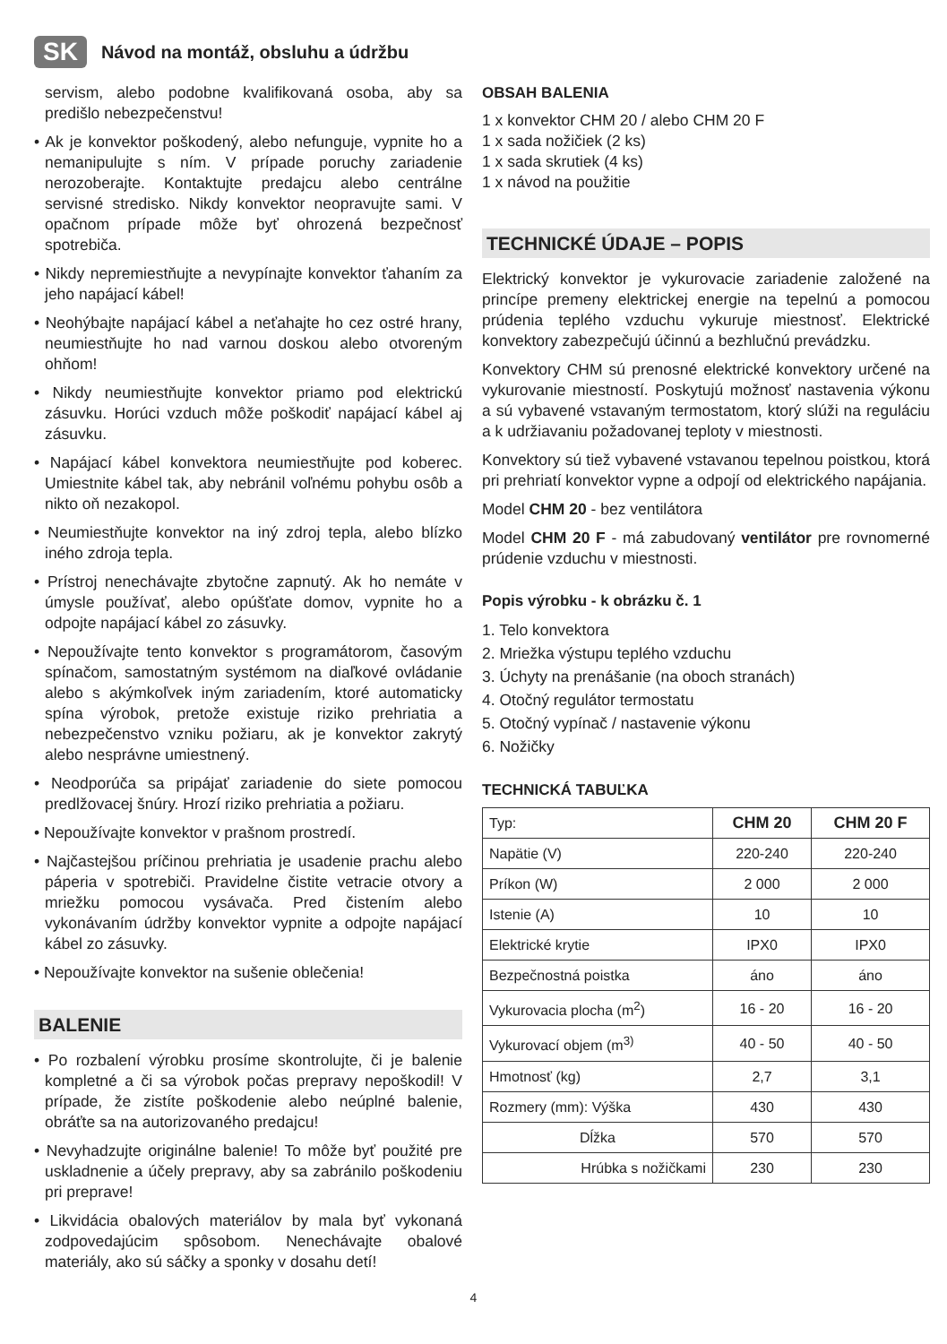SK Návod na montáž, obsluhu a údržbu
servism, alebo podobne kvalifikovaná osoba, aby sa predišlo nebezpečenstvu!
• Ak je konvektor poškodený, alebo nefunguje, vypnite ho a nemanipulujte s ním. V prípade poruchy zariadenie nerozoberajte. Kontaktujte predajcu alebo centrálne servisné stredisko. Nikdy konvektor neopravujte sami. V opačnom prípade môže byť ohrozená bezpečnosť spotrebiča.
• Nikdy nepremiestňujte a nevypínajte konvektor ťahaním za jeho napájací kábel!
• Neohýbajte napájací kábel a neťahajte ho cez ostré hrany, neumiestňujte ho nad varnou doskou alebo otvoreným ohňom!
• Nikdy neumiestňujte konvektor priamo pod elektrickú zásuvku. Horúci vzduch môže poškodiť napájací kábel aj zásuvku.
• Napájací kábel konvektora neumiestňujte pod koberec. Umiestnite kábel tak, aby nebránil voľnému pohybu osôb a nikto oň nezakopol.
• Neumiestňujte konvektor na iný zdroj tepla, alebo blízko iného zdroja tepla.
• Prístroj nenechávajte zbytočne zapnutý. Ak ho nemáte v úmysle používať, alebo opúšťate domov, vypnite ho a odpojte napájací kábel zo zásuvky.
• Nepoužívajte tento konvektor s programátorom, časovým spínačom, samostatným systémom na diaľkové ovládanie alebo s akýmkoľvek iným zariadením, ktoré automaticky spína výrobok, pretože existuje riziko prehriatia a nebezpečenstvo vzniku požiaru, ak je konvektor zakrytý alebo nesprávne umiestnený.
• Neodporúča sa pripájať zariadenie do siete pomocou predlžovacej šnúry. Hrozí riziko prehriatia a požiaru.
• Nepoužívajte konvektor v prašnom prostredí.
• Najčastejšou príčinou prehriatia je usadenie prachu alebo páperia v spotrebiči. Pravidelne čistite vetracie otvory a mriežku pomocou vysávača. Pred čistením alebo vykonávaním údržby konvektor vypnite a odpojte napájací kábel zo zásuvky.
• Nepoužívajte konvektor na sušenie oblečenia!
BALENIE
• Po rozbalení výrobku prosíme skontrolujte, či je balenie kompletné a či sa výrobok počas prepravy nepoškodil! V prípade, že zistíte poškodenie alebo neúplné balenie, obráťte sa na autorizovaného predajcu!
• Nevyhadzujte originálne balenie! To môže byť použité pre uskladnenie a účely prepravy, aby sa zabránilo poškodeniu pri preprave!
• Likvidácia obalových materiálov by mala byť vykonaná zodpovedajúcim spôsobom. Nenechávajte obalové materiály, ako sú sáčky a sponky v dosahu detí!
OBSAH BALENIA
1 x konvektor CHM 20 / alebo CHM 20 F
1 x sada nožičiek (2 ks)
1 x sada skrutiek (4 ks)
1 x návod na použitie
TECHNICKÉ ÚDAJE – POPIS
Elektrický konvektor je vykurovacie zariadenie založené na princípe premeny elektrickej energie na tepelnú a pomocou prúdenia teplého vzduchu vykuruje miestnosť. Elektrické konvektory zabezpečujú účinnú a bezhlučnú prevádzku.
Konvektory CHM sú prenosné elektrické konvektory určené na vykurovanie miestností. Poskytujú možnosť nastavenia výkonu a sú vybavené vstavaným termostatom, ktorý slúži na reguláciu a k udržiavaniu požadovanej teploty v miestnosti.
Konvektory sú tiež vybavené vstavanou tepelnou poistkou, ktorá pri prehriatí konvektor vypne a odpojí od elektrického napájania.
Model CHM 20 - bez ventilátora
Model CHM 20 F - má zabudovaný ventilátor pre rovnomerné prúdenie vzduchu v miestnosti.
Popis výrobku - k obrázku č. 1
1. Telo konvektora
2. Mriežka výstupu teplého vzduchu
3. Úchyty na prenášanie (na oboch stranách)
4. Otočný regulátor termostatu
5. Otočný vypínač / nastavenie výkonu
6. Nožičky
TECHNICKÁ TABUĽKA
| Typ: | CHM 20 | CHM 20 F |
| Napätie (V) | 220-240 | 220-240 |
| Príkon (W) | 2 000 | 2 000 |
| Istenie (A) | 10 | 10 |
| Elektrické krytie | IPX0 | IPX0 |
| Bezpečnostná poistka | áno | áno |
| Vykurovacia plocha (m<sup>2</sup>) | 16 - 20 | 16 - 20 |
| Vykurovací objem (m<sup>3)</sup> | 40 - 50 | 40 - 50 |
| Hmotnosť (kg) | 2,7 | 3,1 |
| Rozmery (mm): Výška | 430 | 430 |
| Dĺžka | 570 | 570 |
| Hrúbka s nožičkami | 230 | 230 |
4